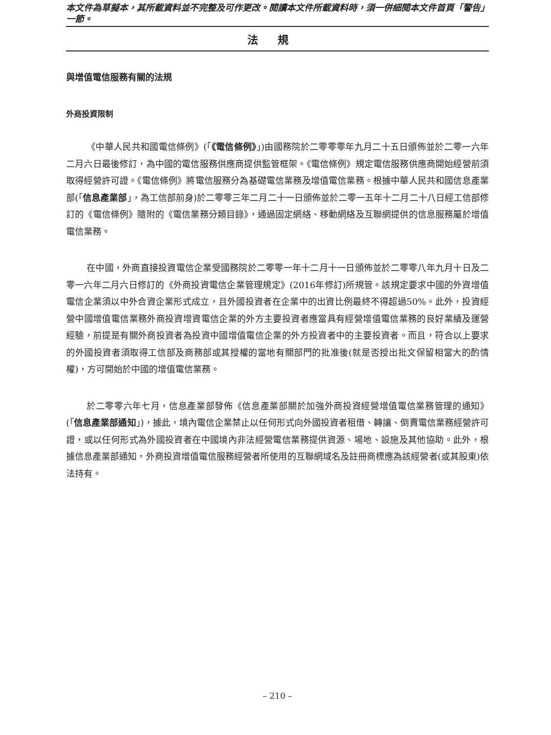本文件為草擬本，其所載資料並不完整及可作更改。閱讀本文件所載資料時，須一併細閱本文件首頁「警告」一節。
法規
與增值電信服務有關的法規
外商投資限制
《中華人民共和國電信條例》(「《電信條例》」)由國務院於二零零零年九月二十五日頒佈並於二零一六年二月六日最後修訂，為中國的電信服務供應商提供監管框架。《電信條例》規定電信服務供應商開始經營前須取得經營許可證。《電信條例》將電信服務分為基礎電信業務及增值電信業務。根據中華人民共和國信息產業部(「信息產業部」，為工信部前身)於二零零三年二月二十一日頒佈並於二零一五年十二月二十八日經工信部修訂的《電信條例》隨附的《電信業務分類目錄》，通過固定網絡、移動網絡及互聯網提供的信息服務屬於增值電信業務。
在中國，外商直接投資電信企業受國務院於二零零一年十二月十一日頒佈並於二零零八年九月十日及二零一六年二月六日修訂的《外商投資電信企業管理規定》(2016年修訂)所規管。該規定要求中國的外資增值電信企業須以中外合資企業形式成立，且外國投資者在企業中的出資比例最終不得超過50%。此外，投資經營中國增值電信業務外商投資增資電信企業的外方主要投資者應當具有經營增值電信業務的良好業績及運營經驗，前提是有關外商投資者為投資中國增值電信企業的外方投資者中的主要投資者。而且，符合以上要求的外國投資者須取得工信部及商務部或其授權的當地有關部門的批准後(就是否授出批文保留相當大的酌情權)，方可開始於中國的增值電信業務。
於二零零六年七月，信息產業部發佈《信息產業部關於加強外商投資經營增值電信業務管理的通知》(「信息產業部通知」)，據此，境內電信企業禁止以任何形式向外國投資者租借、轉讓、倒賣電信業務經營許可證，或以任何形式為外國投資者在中國境內非法經營電信業務提供資源、場地、設施及其他協助。此外，根據信息產業部通知，外商投資增值電信服務經營者所使用的互聯網域名及註冊商標應為該經營者(或其股東)依法持有。
– 210 –